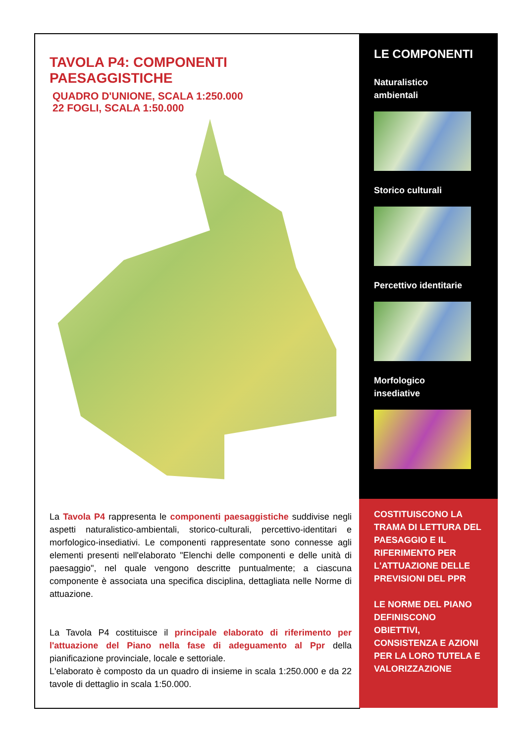TAVOLA P4: COMPONENTI PAESAGGISTICHE
QUADRO D'UNIONE, SCALA 1:250.000
22 FOGLI, SCALA 1:50.000
La Tavola P4 rappresenta le componenti paesaggistiche suddivise negli aspetti naturalistico-ambientali, storico-culturali, percettivo-identitari e morfologico-insediativi. Le componenti rappresentate sono connesse agli elementi presenti nell'elaborato "Elenchi delle componenti e delle unità di paesaggio", nel quale vengono descritte puntualmente; a ciascuna componente è associata una specifica disciplina, dettagliata nelle Norme di attuazione.
La Tavola P4 costituisce il principale elaborato di riferimento per l'attuazione del Piano nella fase di adeguamento al Ppr della pianificazione provinciale, locale e settoriale.
L'elaborato è composto da un quadro di insieme in scala 1:250.000 e da 22 tavole di dettaglio in scala 1:50.000.
LE COMPONENTI
Naturalistico
ambientali
Storico culturali
Percettivo identitarie
Morfologico
insediative
COSTITUISCONO LA TRAMA DI LETTURA DEL PAESAGGIO E IL RIFERIMENTO PER L'ATTUAZIONE DELLE PREVISIONI DEL PPR
LE NORME DEL PIANO DEFINISCONO OBIETTIVI, CONSISTENZA E AZIONI PER LA LORO TUTELA E VALORIZZAZIONE